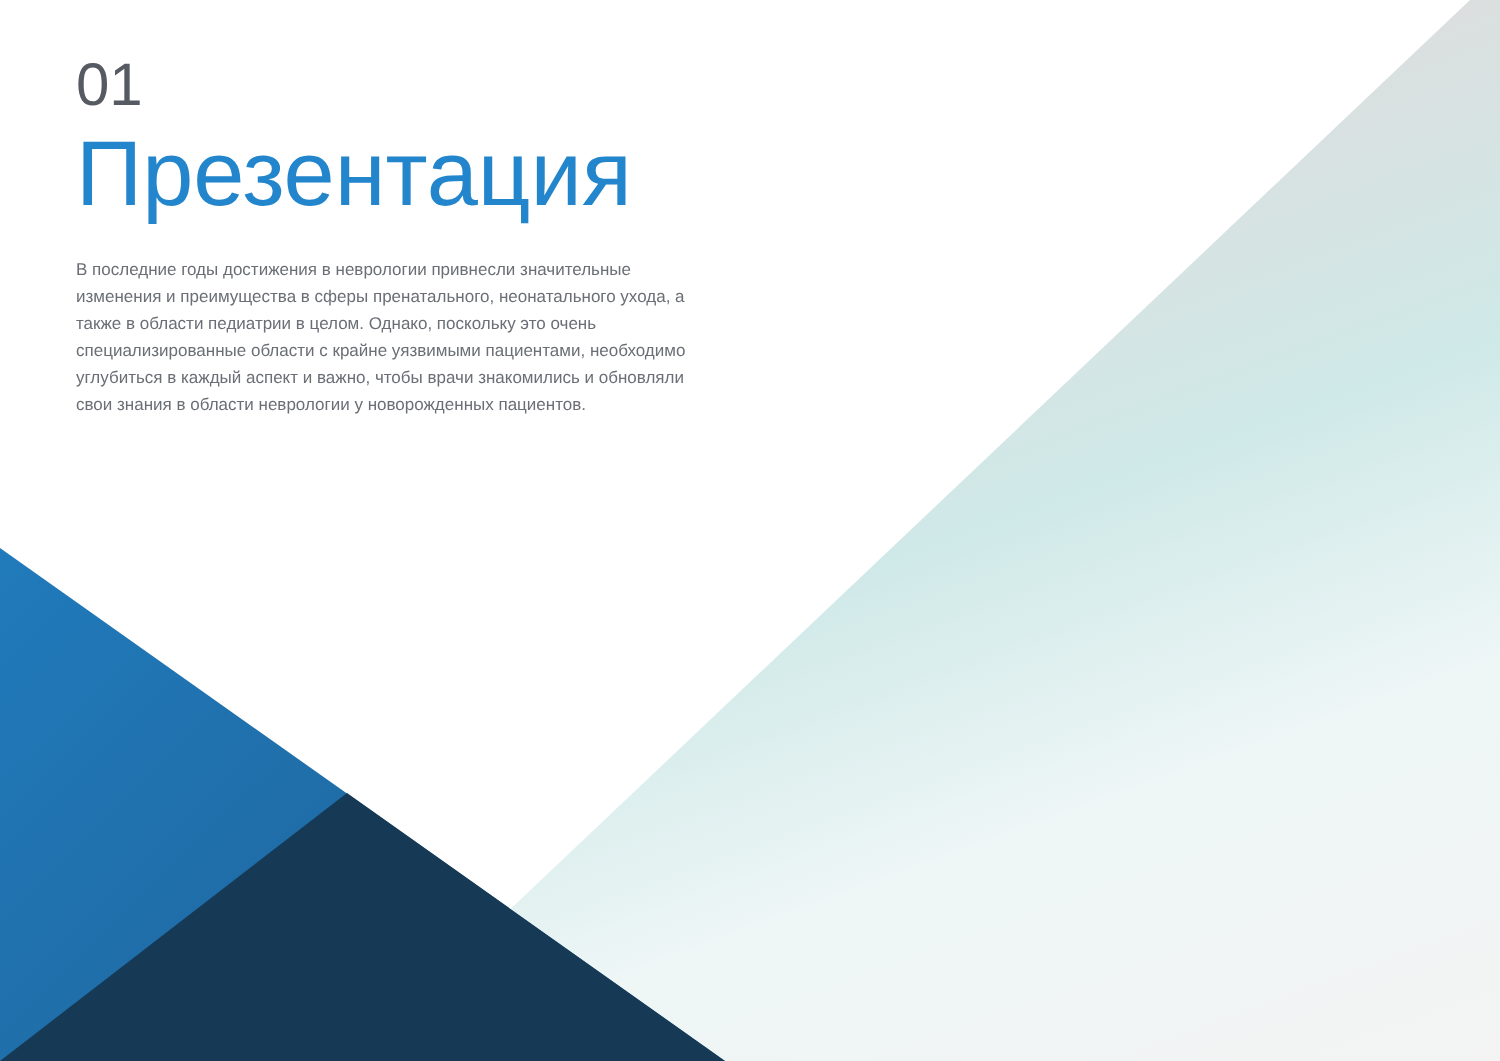01
Презентация
В последние годы достижения в неврологии привнесли значительные изменения и преимущества в сферы пренатального, неонатального ухода, а также в области педиатрии в целом. Однако, поскольку это очень специализированные области с крайне уязвимыми пациентами, необходимо углубиться в каждый аспект и важно, чтобы врачи знакомились и обновляли свои знания в области неврологии у новорожденных пациентов.